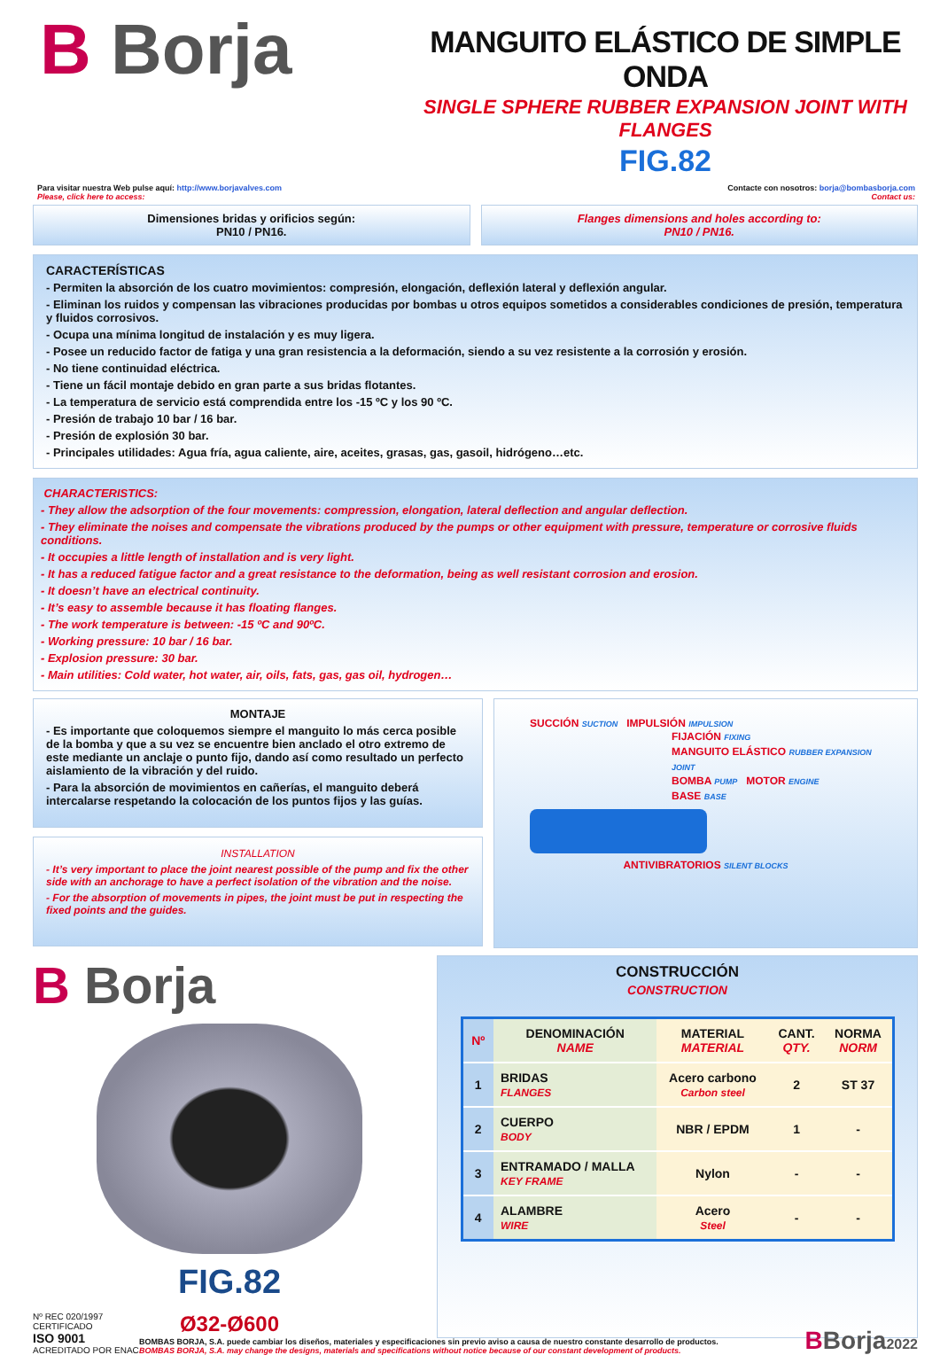B Borja
MANGUITO ELÁSTICO DE SIMPLE ONDA
SINGLE SPHERE RUBBER EXPANSION JOINT WITH FLANGES
FIG.82
Para visitar nuestra Web pulse aquí: http://www.borjavalves.com
Please, click here to access:
Contacte con nosotros: borja@bombasborja.com
Contact us:
Dimensiones bridas y orificios según:
PN10 / PN16.
Flanges dimensions and holes according to:
PN10 / PN16.
CARACTERÍSTICAS
- Permiten la absorción de los cuatro movimientos: compresión, elongación, deflexión lateral y deflexión angular.
- Eliminan los ruidos y compensan las vibraciones producidas por bombas u otros equipos sometidos a considerables condiciones de presión, temperatura y fluidos corrosivos.
- Ocupa una mínima longitud de instalación y es muy ligera.
- Posee un reducido factor de fatiga y una gran resistencia a la deformación, siendo a su vez resistente a la corrosión y erosión.
- No tiene continuidad eléctrica.
- Tiene un fácil montaje debido en gran parte a sus bridas flotantes.
- La temperatura de servicio está comprendida entre los -15 ºC y los 90 ºC.
- Presión de trabajo 10 bar / 16 bar.
- Presión de explosión 30 bar.
- Principales utilidades: Agua fría, agua caliente, aire, aceites, grasas, gas, gasoil, hidrógeno…etc.
CHARACTERISTICS:
- They allow the adsorption of the four movements: compression, elongation, lateral deflection and angular deflection.
- They eliminate the noises and compensate the vibrations produced by the pumps or other equipment with pressure, temperature or corrosive fluids conditions.
- It occupies a little length of installation and is very light.
- It has a reduced fatigue factor and a great resistance to the deformation, being as well resistant corrosion and erosion.
- It doesn’t have an electrical continuity.
- It’s easy to assemble because it has floating flanges.
- The work temperature is between: -15 ºC and 90ºC.
- Working pressure: 10 bar / 16 bar.
- Explosion pressure: 30 bar.
- Main utilities: Cold water, hot water, air, oils, fats, gas, gas oil, hydrogen…
MONTAJE
- Es importante que coloquemos siempre el manguito lo más cerca posible de la bomba y que a su vez se encuentre bien anclado el otro extremo de este mediante un anclaje o punto fijo, dando así como resultado un perfecto aislamiento de la vibración y del ruido.
- Para la absorción de movimientos en cañerías, el manguito deberá intercalarse respetando la colocación de los puntos fijos y las guías.
INSTALLATION
- It’s very important to place the joint nearest possible of the pump and fix the other side with an anchorage to have a perfect isolation of the vibration and the noise.
- For the absorption of movements in pipes, the joint must be put in respecting the fixed points and the guides.
SUCCIÓN SUCTION IMPULSIÓN IMPULSION
FIJACIÓN FIXING
MANGUITO ELÁSTICO RUBBER EXPANSION JOINT
BOMBA PUMP MOTOR ENGINE
BASE BASE
ANTIVIBRATORIOS SILENT BLOCKS
B Borja
FIG.82
Ø32-Ø600
CONSTRUCCIÓN
CONSTRUCTION
| Nº | DENOMINACIÓN NAME | MATERIAL MATERIAL | CANT. QTY. | NORMA NORM |
| --- | --- | --- | --- | --- |
| 1 | BRIDAS FLANGES | Acero carbono Carbon steel | 2 | ST 37 |
| 2 | CUERPO BODY | NBR / EPDM | 1 | - |
| 3 | ENTRAMADO / MALLA KEY FRAME | Nylon | - | - |
| 4 | ALAMBRE WIRE | Acero Steel | - | - |
Nº REC 020/1997
CERTIFICADO
ISO 9001
ACREDITADO POR ENAC
BOMBAS BORJA, S.A. puede cambiar los diseños, materiales y especificaciones sin previo aviso a causa de nuestro constante desarrollo de productos.
BOMBAS BORJA, S.A. may change the designs, materials and specifications without notice because of our constant development of products.
BBorja2022